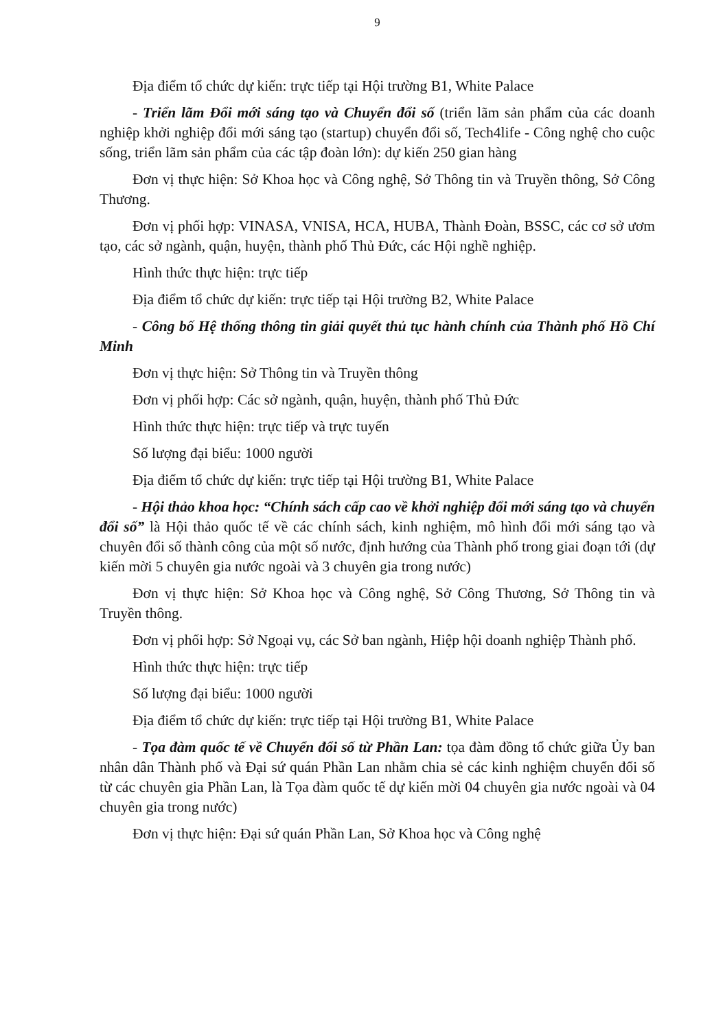9
Địa điểm tổ chức dự kiến: trực tiếp tại Hội trường B1, White Palace
- Triển lãm Đổi mới sáng tạo và Chuyển đổi số (triển lãm sản phẩm của các doanh nghiệp khởi nghiệp đổi mới sáng tạo (startup) chuyển đổi số, Tech4life - Công nghệ cho cuộc sống, triển lãm sản phẩm của các tập đoàn lớn): dự kiến 250 gian hàng
Đơn vị thực hiện: Sở Khoa học và Công nghệ, Sở Thông tin và Truyền thông, Sở Công Thương.
Đơn vị phối hợp: VINASA, VNISA, HCA, HUBA, Thành Đoàn, BSSC, các cơ sở ươm tạo, các sở ngành, quận, huyện, thành phố Thủ Đức, các Hội nghề nghiệp.
Hình thức thực hiện: trực tiếp
Địa điểm tổ chức dự kiến: trực tiếp tại Hội trường B2, White Palace
- Công bố Hệ thống thông tin giải quyết thủ tục hành chính của Thành phố Hồ Chí Minh
Đơn vị thực hiện: Sở Thông tin và Truyền thông
Đơn vị phối hợp: Các sở ngành, quận, huyện, thành phố Thủ Đức
Hình thức thực hiện: trực tiếp và trực tuyến
Số lượng đại biểu: 1000 người
Địa điểm tổ chức dự kiến: trực tiếp tại Hội trường B1, White Palace
- Hội thảo khoa học: “Chính sách cấp cao về khởi nghiệp đổi mới sáng tạo và chuyển đổi số” là Hội thảo quốc tế về các chính sách, kinh nghiệm, mô hình đổi mới sáng tạo và chuyên đổi số thành công của một số nước, định hướng của Thành phố trong giai đoạn tới (dự kiến mời 5 chuyên gia nước ngoài và 3 chuyên gia trong nước)
Đơn vị thực hiện: Sở Khoa học và Công nghệ, Sở Công Thương, Sở Thông tin và Truyền thông.
Đơn vị phối hợp: Sở Ngoại vụ, các Sở ban ngành, Hiệp hội doanh nghiệp Thành phố.
Hình thức thực hiện: trực tiếp
Số lượng đại biểu: 1000 người
Địa điểm tổ chức dự kiến: trực tiếp tại Hội trường B1, White Palace
- Tọa đàm quốc tế về Chuyển đổi số từ Phần Lan: tọa đàm đồng tổ chức giữa Ủy ban nhân dân Thành phố và Đại sứ quán Phần Lan nhằm chia sẻ các kinh nghiệm chuyển đổi số từ các chuyên gia Phần Lan, là Tọa đàm quốc tế dự kiến mời 04 chuyên gia nước ngoài và 04 chuyên gia trong nước)
Đơn vị thực hiện: Đại sứ quán Phần Lan, Sở Khoa học và Công nghệ